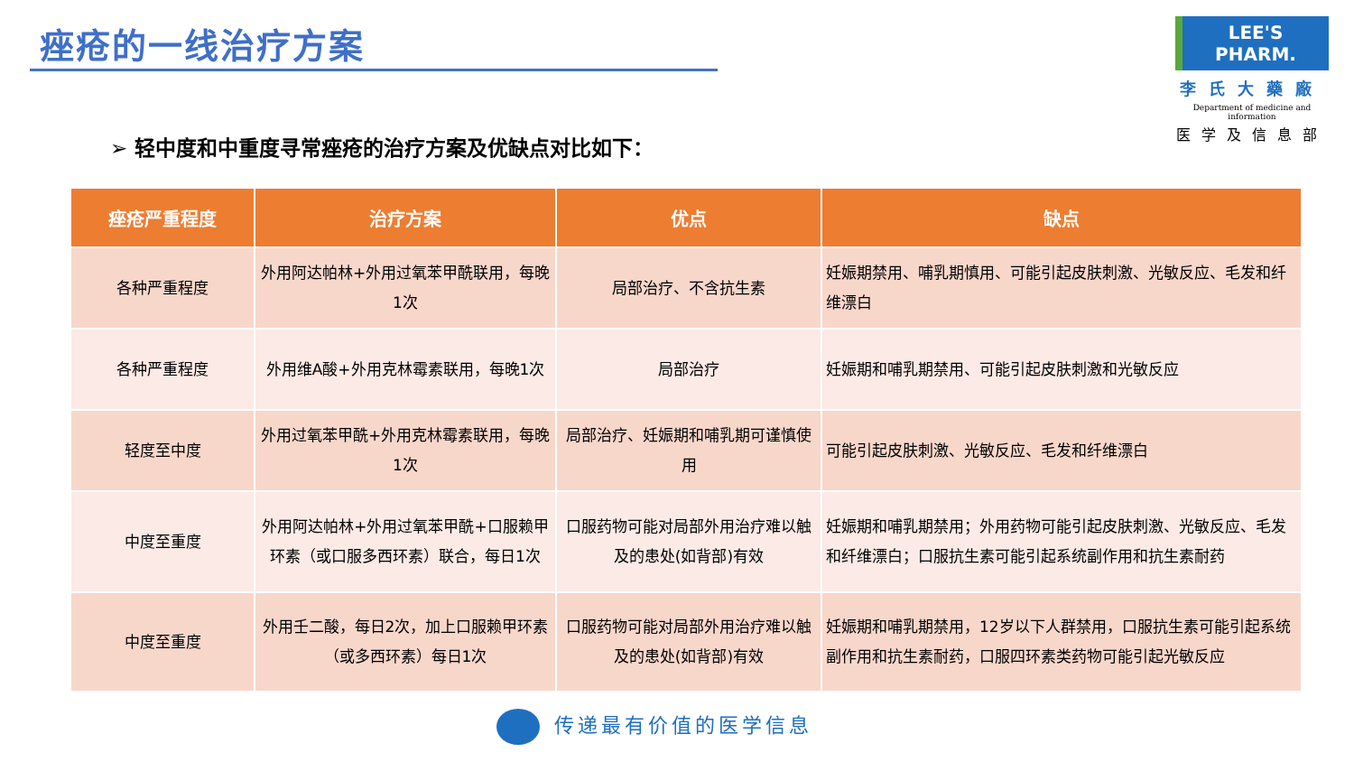痤疮的一线治疗方案
LEE'S PHARM.
李氏大藥廠
Department of medicine and information
医学及信息部
➢ 轻中度和中重度寻常痤疮的治疗方案及优缺点对比如下：
| 痤疮严重程度 | 治疗方案 | 优点 | 缺点 |
| --- | --- | --- | --- |
| 各种严重程度 | 外用阿达帕林+外用过氧苯甲酰联用，每晚1次 | 局部治疗、不含抗生素 | 妊娠期禁用、哺乳期慎用、可能引起皮肤刺激、光敏反应、毛发和纤维漂白 |
| 各种严重程度 | 外用维A酸+外用克林霉素联用，每晚1次 | 局部治疗 | 妊娠期和哺乳期禁用、可能引起皮肤刺激和光敏反应 |
| 轻度至中度 | 外用过氧苯甲酰+外用克林霉素联用，每晚1次 | 局部治疗、妊娠期和哺乳期可谨慎使用 | 可能引起皮肤刺激、光敏反应、毛发和纤维漂白 |
| 中度至重度 | 外用阿达帕林+外用过氧苯甲酰+口服赖甲环素（或口服多西环素）联合，每日1次 | 口服药物可能对局部外用治疗难以触及的患处(如背部)有效 | 妊娠期和哺乳期禁用；外用药物可能引起皮肤刺激、光敏反应、毛发和纤维漂白；口服抗生素可能引起系统副作用和抗生素耐药 |
| 中度至重度 | 外用壬二酸，每日2次，加上口服赖甲环素（或多西环素）每日1次 | 口服药物可能对局部外用治疗难以触及的患处(如背部)有效 | 妊娠期和哺乳期禁用，12岁以下人群禁用，口服抗生素可能引起系统副作用和抗生素耐药，口服四环素类药物可能引起光敏反应 |
传递最有价值的医学信息